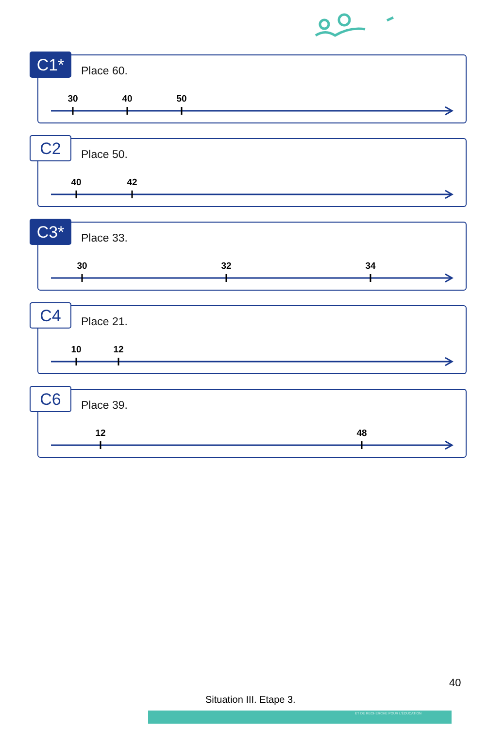C1* Place 60.
30 40 50
C2 Place 50.
40 42
C3* Place 33.
30 32 34
C4 Place 21.
10 12
C6 Place 39.
12 48
40
Situation III. Etape 3.
ET DE RECHERCHE POUR L'ÉDUCATION